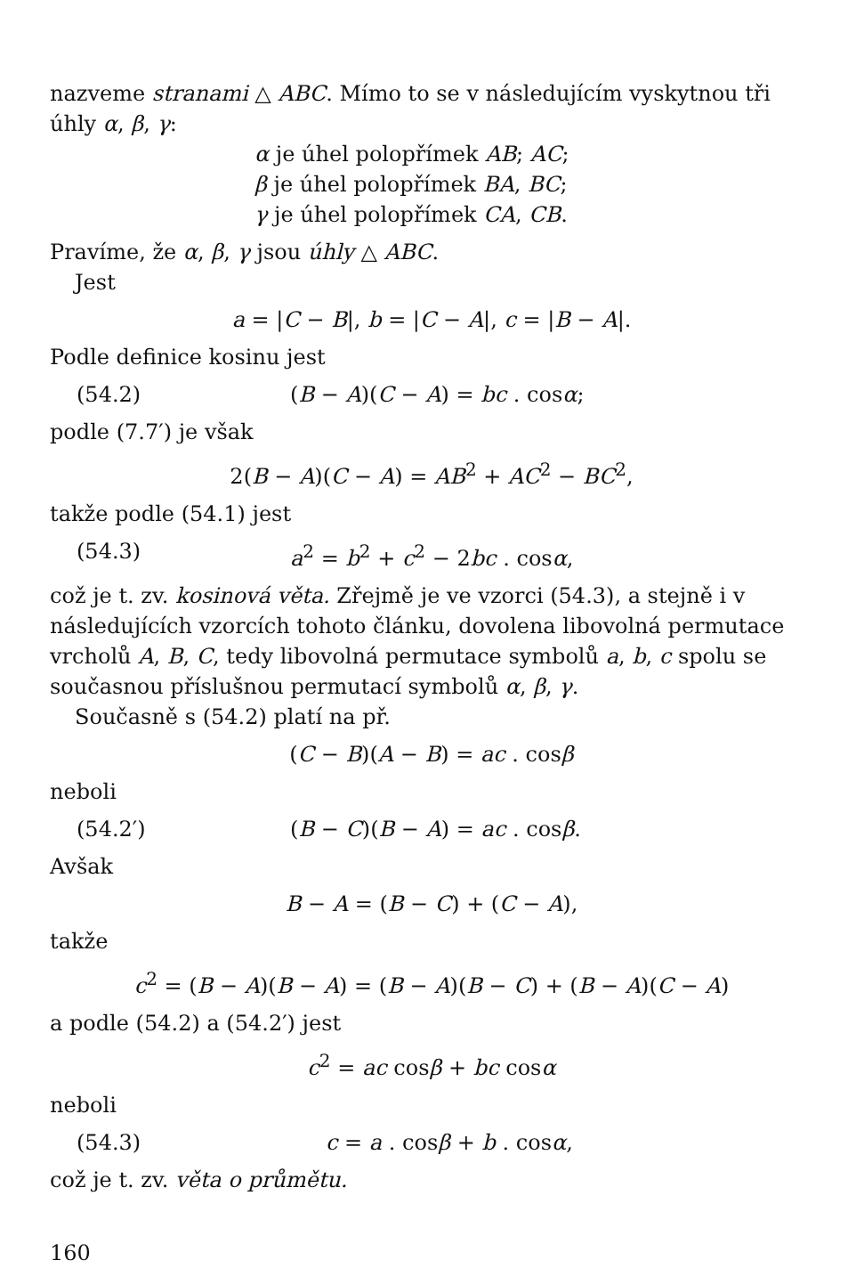nazveme stranami △ ABC. Mímo to se v následujícím vyskytnou tři úhly α, β, γ:
α je úhel polopřímek AB; AC;
β je úhel polopřímek BA, BC;
γ je úhel polopřímek CA, CB.
Pravíme, že α, β, γ jsou úhly △ ABC.
Jest
a = |C − B|, b = |C − A|, c = |B − A|.
Podle definice kosinu jest
(54.2) (B − A)(C − A) = bc . cosα;
podle (7.7′) je však
2(B − A)(C − A) = AB<sup>2</sup> + AC<sup>2</sup> − BC<sup>2</sup>,
takže podle (54.1) jest
(54.3) a<sup>2</sup> = b<sup>2</sup> + c<sup>2</sup> − 2bc . cosα,
což je t. zv. kosinová věta. Zřejmě je ve vzorci (54.3), a stejně i v následujících vzorcích tohoto článku, dovolena libovolná permutace vrcholů A, B, C, tedy libovolná permutace symbolů a, b, c spolu se současnou příslušnou permutací symbolů α, β, γ.
Současně s (54.2) platí na př.
(C − B)(A − B) = ac . cosβ
neboli
(54.2′) (B − C)(B − A) = ac . cosβ.
Avšak
B − A = (B − C) + (C − A),
takže
c<sup>2</sup> = (B − A)(B − A) = (B − A)(B − C) + (B − A)(C − A)
a podle (54.2) a (54.2′) jest
c<sup>2</sup> = ac cosβ + bc cosα
neboli
(54.3) c = a . cosβ + b . cosα,
což je t. zv. věta o průmětu.
160